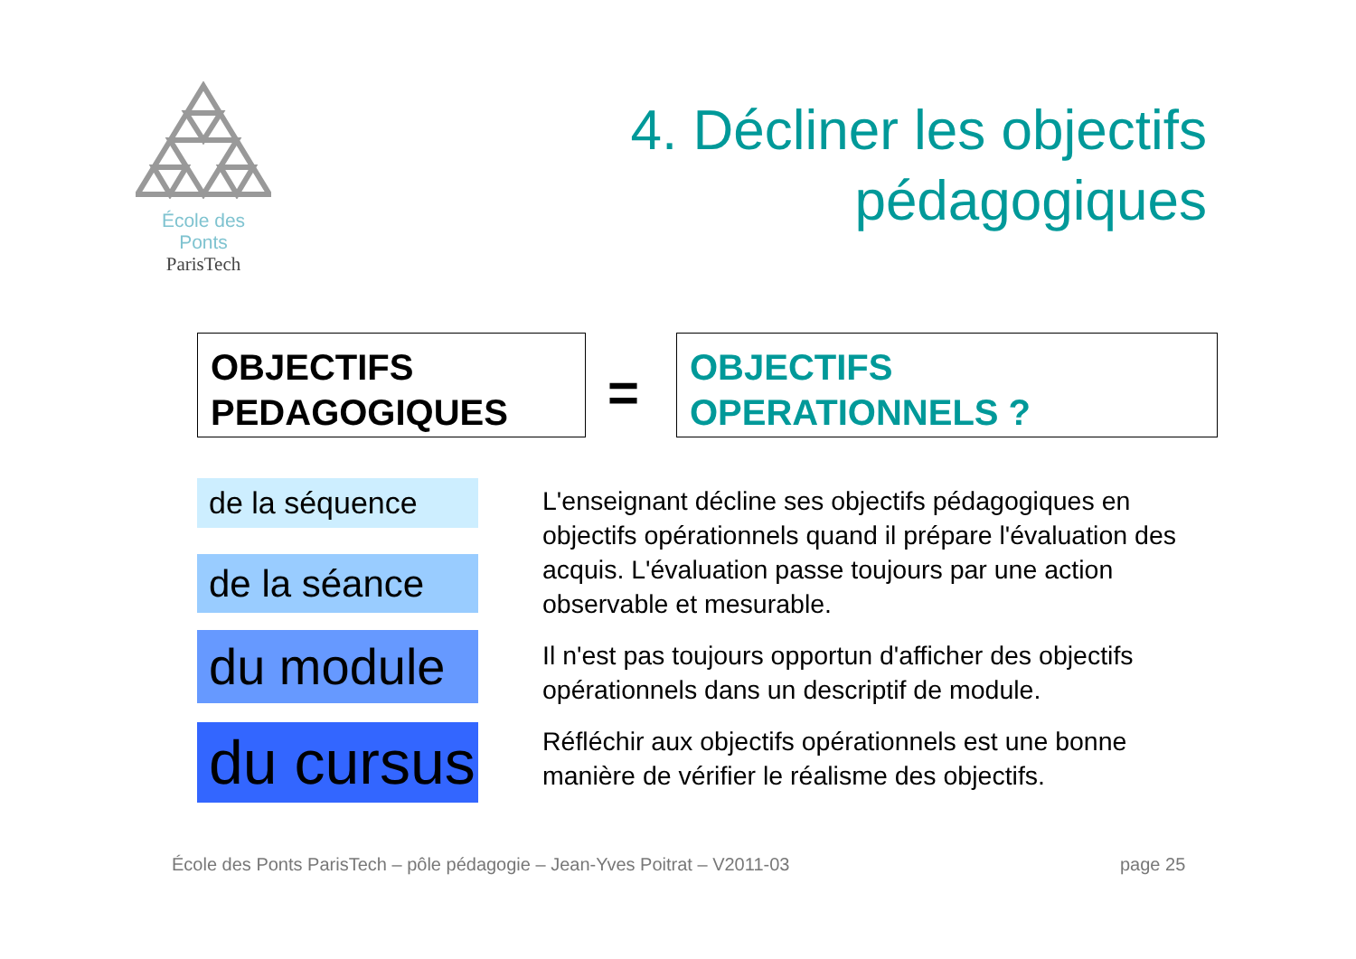École des Ponts
ParisTech
4. Décliner les objectifs
pédagogiques
OBJECTIFS
PEDAGOGIQUES
=
OBJECTIFS
OPERATIONNELS ?
de la séquence
de la séance
du module
du cursus
L'enseignant décline ses objectifs pédagogiques en objectifs opérationnels quand il prépare l'évaluation des acquis. L'évaluation passe toujours par une action observable et mesurable.
Il n'est pas toujours opportun d'afficher des objectifs opérationnels dans un descriptif de module.
Réfléchir aux objectifs opérationnels est une bonne manière de vérifier le réalisme des objectifs.
École des Ponts ParisTech – pôle pédagogie – Jean-Yves Poitrat – V2011-03
page 25